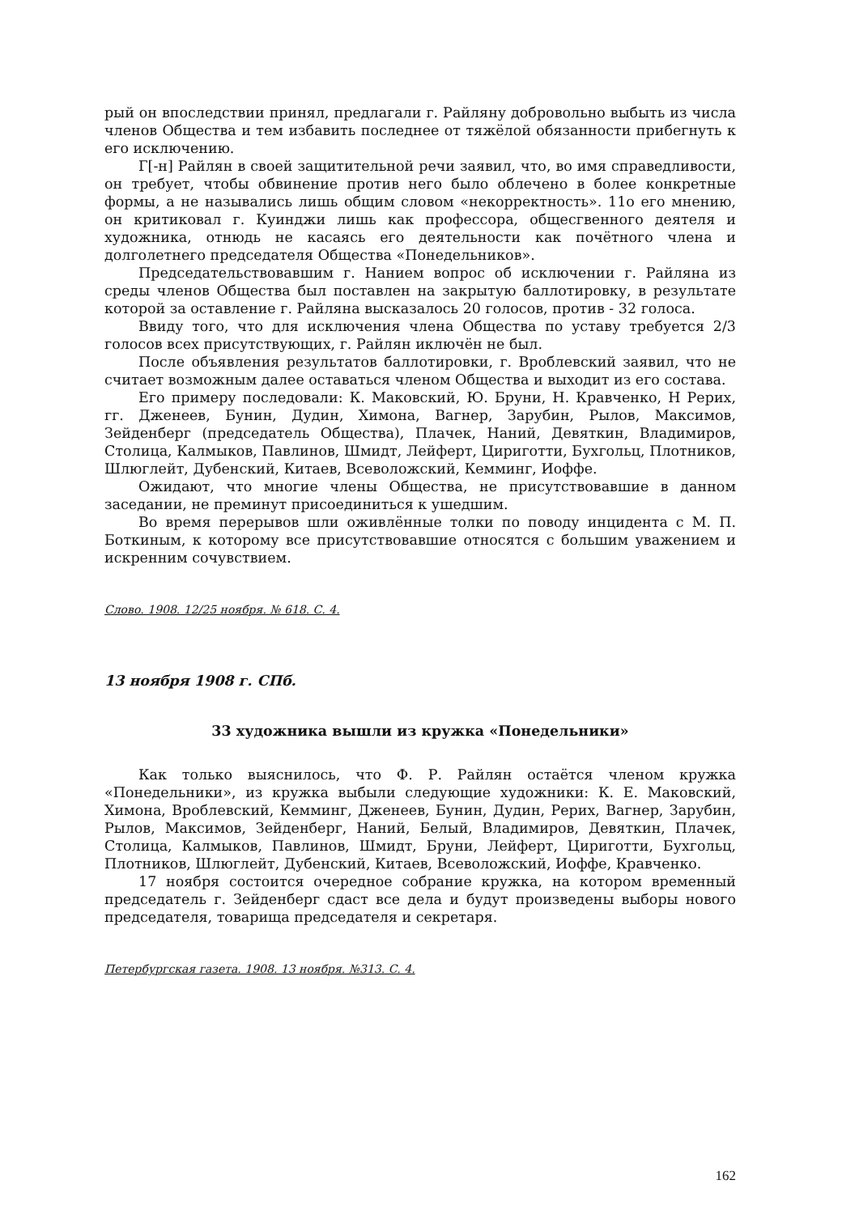рый он впоследствии принял, предлагали г. Райляну добровольно выбыть из числа членов Общества и тем избавить последнее от тяжёлой обязанности прибегнуть к его исключению.
Г[-н] Райлян в своей защитительной речи заявил, что, во имя справедливости, он требует, чтобы обвинение против него было облечено в более конкретные формы, а не назывались лишь общим словом «некорректность». 11о его мнению, он критиковал г. Куинджи лишь как профессора, общесгвенного деятеля и художника, отнюдь не касаясь его деятельности как почётного члена и долголетнего председателя Общества «Понедельников».
Председательствовавшим г. Нанием вопрос об исключении г. Райляна из среды членов Общества был поставлен на закрытую баллотировку, в результате которой за оставление г. Райляна высказалось 20 голосов, против - 32 голоса.
Ввиду того, что для исключения члена Общества по уставу требуется 2/3 голосов всех присутствующих, г. Райлян иключён не был.
После объявления результатов баллотировки, г. Вроблевский заявил, что не считает возможным далее оставаться членом Общества и выходит из его состава.
Его примеру последовали: К. Маковский, Ю. Бруни, Н. Кравченко, Н Рерих, гг. Дженеев, Бунин, Дудин, Химона, Вагнер, Зарубин, Рылов, Максимов, Зейденберг (председатель Общества), Плачек, Наний, Девяткин, Владимиров, Столица, Калмыков, Павлинов, Шмидт, Лейферт, Цириготти, Бухгольц, Плотников, Шлюглейт, Дубенский, Китаев, Всеволожский, Кемминг, Иоффе.
Ожидают, что многие члены Общества, не присутствовавшие в данном заседании, не преминут присоединиться к ушедшим.
Во время перерывов шли оживлённые толки по поводу инцидента с М. П. Боткиным, к которому все присутствовавшие относятся с большим уважением и искренним сочувствием.
Слово. 1908. 12/25 ноября. № 618. С. 4.
13 ноября 1908 г. СПб.
33 художника вышли из кружка «Понедельники»
Как только выяснилось, что Ф. Р. Райлян остаётся членом кружка «Понедельники», из кружка выбыли следующие художники: К. Е. Маковский, Химона, Вроблевский, Кемминг, Дженеев, Бунин, Дудин, Рерих, Вагнер, Зарубин, Рылов, Максимов, Зейденберг, Наний, Белый, Владимиров, Девяткин, Плачек, Столица, Калмыков, Павлинов, Шмидт, Бруни, Лейферт, Цириготти, Бухгольц, Плотников, Шлюглейт, Дубенский, Китаев, Всеволожский, Иоффе, Кравченко.
17 ноября состоится очередное собрание кружка, на котором временный председатель г. Зейденберг сдаст все дела и будут произведены выборы нового председателя, товарища председателя и секретаря.
Петербургская газета. 1908. 13 ноября. №313. С. 4.
162